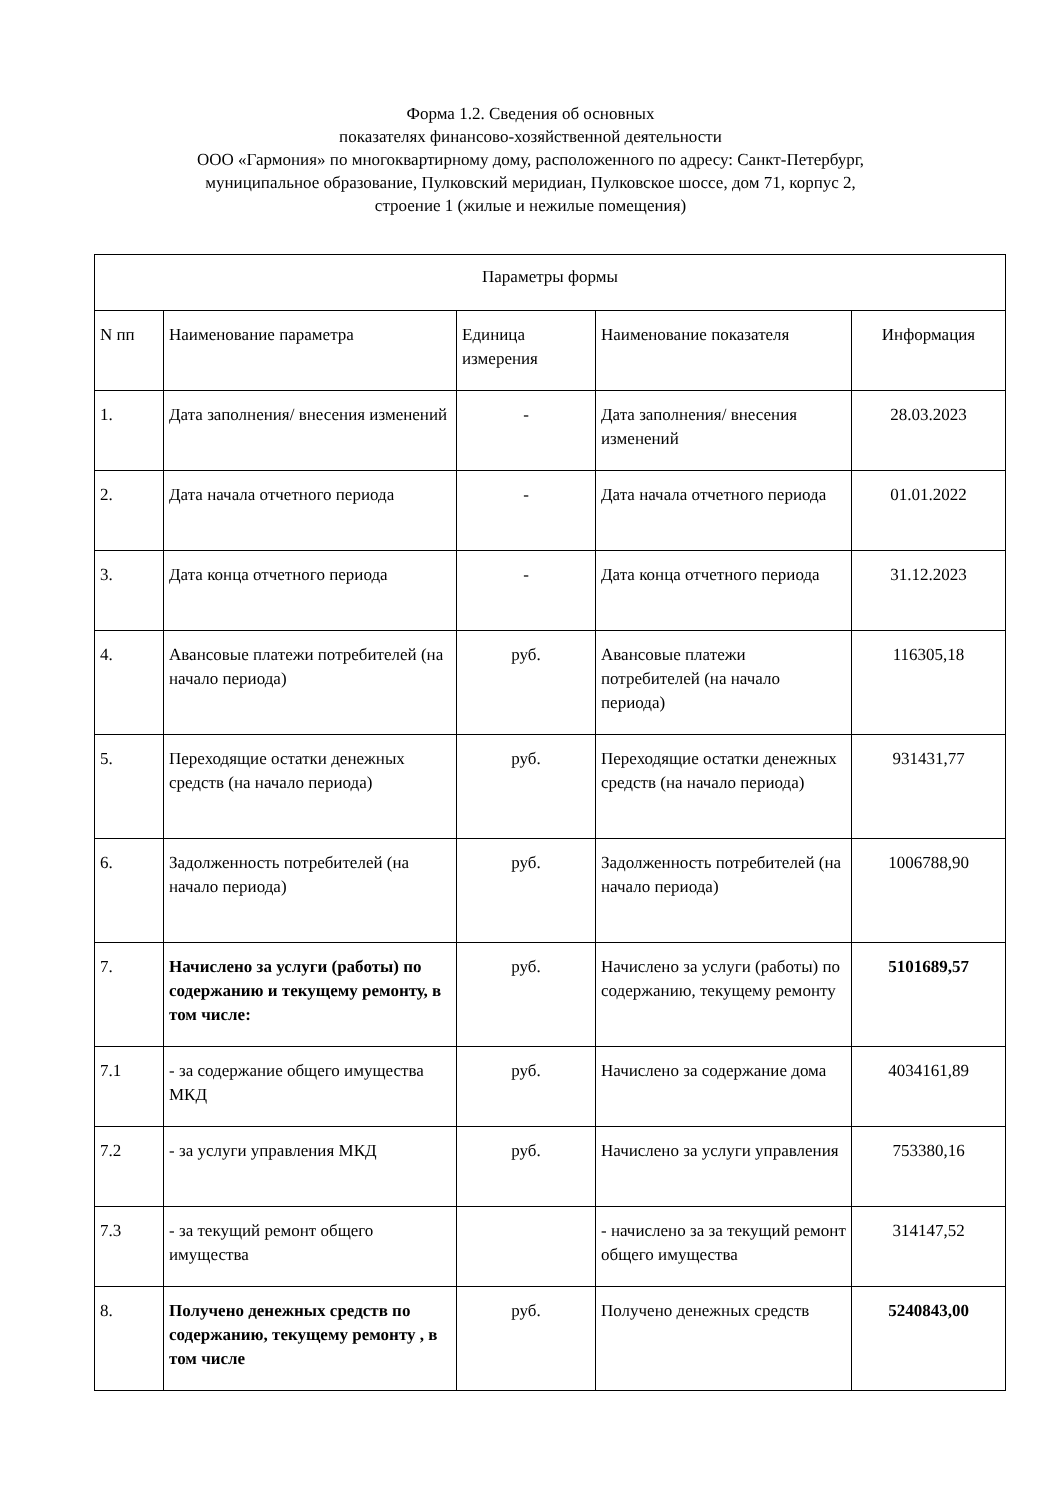Форма 1.2. Сведения об основных
показателях финансово-хозяйственной деятельности
ООО «Гармония» по многоквартирному дому, расположенного по адресу: Санкт-Петербург,
муниципальное образование, Пулковский меридиан, Пулковское шоссе, дом 71, корпус 2,
строение 1 (жилые и нежилые помещения)
| Параметры формы | | | | |
| --- | --- | --- | --- | --- |
| N пп | Наименование параметра | Единица измерения | Наименование показателя | Информация |
| 1. | Дата заполнения/ внесения изменений | - | Дата заполнения/ внесения изменений | 28.03.2023 |
| 2. | Дата начала отчетного периода | - | Дата начала отчетного периода | 01.01.2022 |
| 3. | Дата конца отчетного периода | - | Дата конца отчетного периода | 31.12.2023 |
| 4. | Авансовые платежи потребителей (на начало периода) | руб. | Авансовые платежи потребителей (на начало периода) | 116305,18 |
| 5. | Переходящие остатки денежных средств (на начало периода) | руб. | Переходящие остатки денежных средств (на начало периода) | 931431,77 |
| 6. | Задолженность потребителей (на начало периода) | руб. | Задолженность потребителей (на начало периода) | 1006788,90 |
| 7. | Начислено за услуги (работы) по содержанию и текущему ремонту, в том числе: | руб. | Начислено за услуги (работы) по содержанию, текущему ремонту | 5101689,57 |
| 7.1 | - за содержание общего имущества МКД | руб. | Начислено за содержание дома | 4034161,89 |
| 7.2 | - за услуги управления МКД | руб. | Начислено за услуги управления | 753380,16 |
| 7.3 | - за текущий ремонт общего имущества | | - начислено за за текущий ремонт общего имущества | 314147,52 |
| 8. | Получено денежных средств по содержанию, текущему ремонту , в том числе | руб. | Получено денежных средств | 5240843,00 |